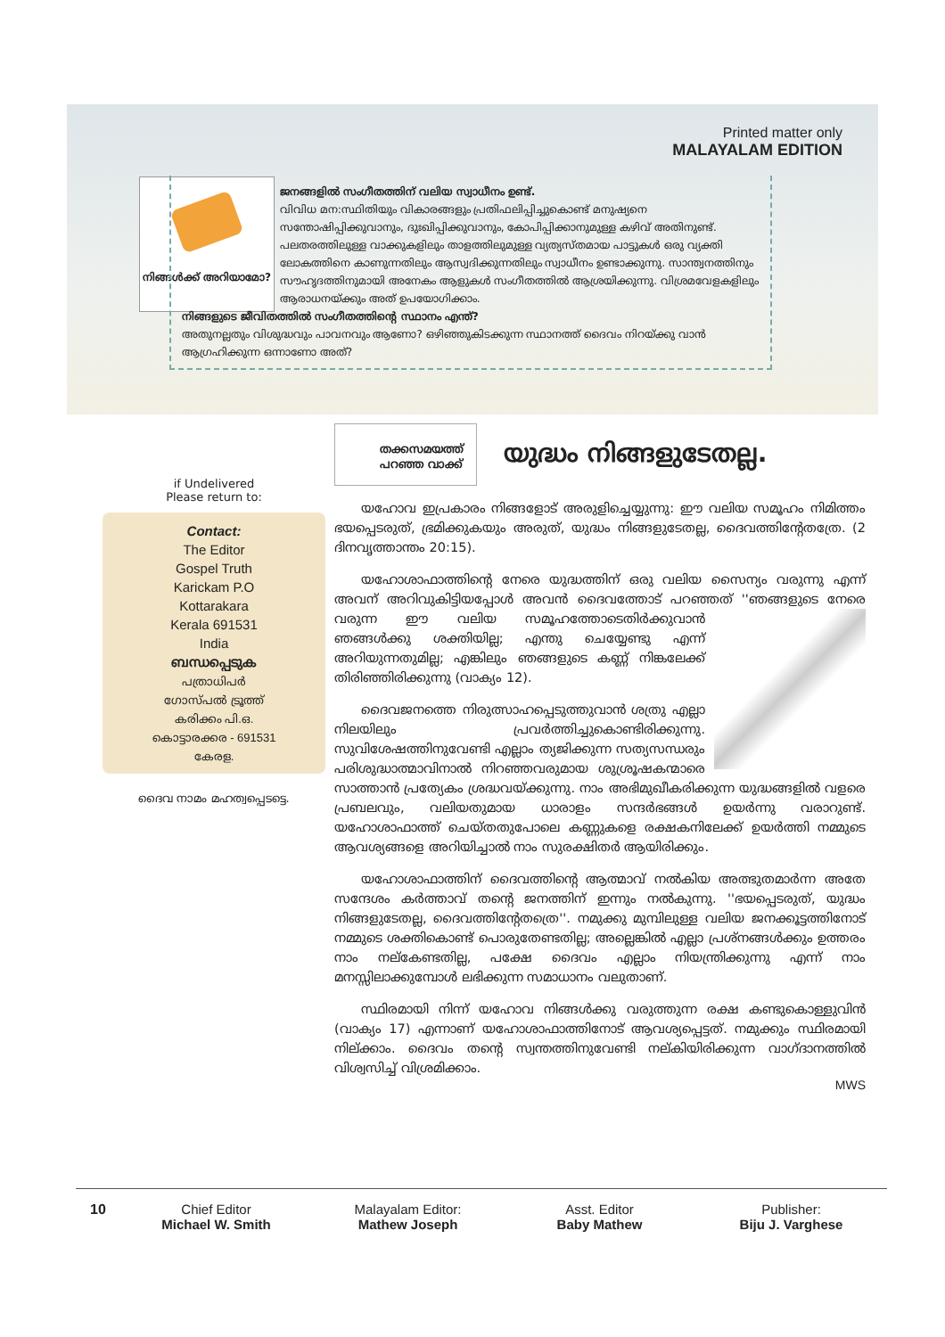Printed matter only
MALAYALAM EDITION
നിങ്ങൾക്ക് അറിയാമോ?
ജനങ്ങളിൽ സംഗീതത്തിന് വലിയ സ്വാധീനം ഉണ്ട്.
വിവിധ മന:സ്ഥിതിയും വികാരങ്ങളും പ്രതിഫലിപ്പിച്ചുകൊണ്ട് മനുഷ്യനെ സന്തോഷിപ്പിക്കുവാനും, ദുഃഖിപ്പിക്കുവാനും, കോപിപ്പിക്കാനുമുള്ള കഴിവ് അതിനുണ്ട്. പലതരത്തിലുള്ള വാക്കുകളിലും താളത്തിലുമുള്ള വ്യത്യസ്തമായ പാട്ടുകൾ ഒരു വ്യക്തി ലോകത്തിനെ കാണുന്നതിലും ആസ്വദിക്കുന്നതിലും സ്വാധീനം ഉണ്ടാക്കുന്നു. സാന്ത്വനത്തിനും സൗഹൃദത്തിനുമായി അനേകം ആളുകൾ സംഗീതത്തിൽ ആശ്രയിക്കുന്നു. വിശ്രമവേളകളിലും ആരാധനയ്ക്കും അത് ഉപയോഗിക്കാം.
നിങ്ങളുടെ ജീവിതത്തിൽ സംഗീതത്തിന്റെ സ്ഥാനം എന്ത്?
അതുനല്ലതും വിശുദ്ധവും പാവനവും ആണോ? ഒഴിഞ്ഞുകിടക്കുന്ന സ്ഥാനത്ത് ദൈവം നിറയ്ക്കു വാൻ ആഗ്രഹിക്കുന്ന ഒന്നാണോ അത്?
if Undelivered
Please return to:
Contact:
The Editor
Gospel Truth
Karickam P.O
Kottarakara
Kerala 691531
India
ബന്ധപ്പെടുക
പത്രാധിപർ
ഗോസ്പൽ ട്രൂത്ത്
കരിക്കം പി.ഒ.
കൊട്ടാരക്കര - 691531
കേരള.
ദൈവ നാമം മഹത്വപ്പെടട്ടെ.
തക്കസമയത്ത്
പറഞ്ഞ വാക്ക്
യുദ്ധം നിങ്ങളുടേതല്ല.
യഹോവ ഇപ്രകാരം നിങ്ങളോട് അരുളിച്ചെയ്യുന്നു: ഈ വലിയ സമൂഹം നിമിത്തം ഭയപ്പെടരുത്, ഭ്രമിക്കുകയും അരുത്, യുദ്ധം നിങ്ങളുടേതല്ല, ദൈവത്തിന്റേതത്രേ. (2 ദിനവൃത്താന്തം 20:15).
യഹോശാഫാത്തിന്റെ നേരെ യുദ്ധത്തിന് ഒരു വലിയ സൈന്യം വരുന്നു എന്ന് അവന് അറിവുകിട്ടിയപ്പോൾ അവൻ ദൈവത്തോട് പറഞ്ഞത് ''ഞങ്ങളുടെ നേരെ വരുന്ന ഈ വലിയ സമൂഹത്തോടെതിർക്കുവാൻ ഞങ്ങൾക്കു ശക്തിയില്ല; എന്തു ചെയ്യേണ്ടു എന്ന് അറിയുന്നതുമില്ല; എങ്കിലും ഞങ്ങളുടെ കണ്ണ് നിങ്കലേക്ക് തിരിഞ്ഞിരിക്കുന്നു (വാക്യം 12).
ദൈവജനത്തെ നിരുത്സാഹപ്പെടുത്തുവാൻ ശത്രു എല്ലാ നിലയിലും പ്രവർത്തിച്ചുകൊണ്ടിരിക്കുന്നു. സുവിശേഷത്തിനുവേണ്ടി എല്ലാം ത്യജിക്കുന്ന സത്യസന്ധരും പരിശുദ്ധാത്മാവിനാൽ നിറഞ്ഞവരുമായ ശുശ്രൂഷകന്മാരെ സാത്താൻ പ്രത്യേകം ശ്രദ്ധവയ്ക്കുന്നു. നാം അഭിമുഖീകരിക്കുന്ന യുദ്ധങ്ങളിൽ വളരെ പ്രബലവും, വലിയതുമായ ധാരാളം സന്ദർഭങ്ങൾ ഉയർന്നു വരാറുണ്ട്. യഹോശാഫാത്ത് ചെയ്തതുപോലെ കണ്ണുകളെ രക്ഷകനിലേക്ക് ഉയർത്തി നമ്മുടെ ആവശ്യങ്ങളെ അറിയിച്ചാൽ നാം സുരക്ഷിതർ ആയിരിക്കും.
യഹോശാഫാത്തിന് ദൈവത്തിന്റെ ആത്മാവ് നൽകിയ അത്ഭുതമാർന്ന അതേ സന്ദേശം കർത്താവ് തന്റെ ജനത്തിന് ഇന്നും നൽകുന്നു. ''ഭയപ്പെടരുത്, യുദ്ധം നിങ്ങളുടേതല്ല, ദൈവത്തിന്റേതത്രെ''. നമുക്കു മുമ്പിലുള്ള വലിയ ജനക്കൂട്ടത്തിനോട് നമ്മുടെ ശക്തികൊണ്ട് പൊരുതേണ്ടതില്ല; അല്ലെങ്കിൽ എല്ലാ പ്രശ്നങ്ങൾക്കും ഉത്തരം നാം നല്കേണ്ടതില്ല, പക്ഷേ ദൈവം എല്ലാം നിയന്ത്രിക്കുന്നു എന്ന് നാം മനസ്സിലാക്കുമ്പോൾ ലഭിക്കുന്ന സമാധാനം വലുതാണ്.
സ്ഥിരമായി നിന്ന് യഹോവ നിങ്ങൾക്കു വരുത്തുന്ന രക്ഷ കണ്ടുകൊള്ളുവിൻ (വാക്യം 17) എന്നാണ് യഹോശാഫാത്തിനോട് ആവശ്യപ്പെട്ടത്. നമുക്കും സ്ഥിരമായി നില്ക്കാം. ദൈവം തന്റെ സ്വന്തത്തിനുവേണ്ടി നല്കിയിരിക്കുന്ന വാഗ്ദാനത്തിൽ വിശ്വസിച്ച് വിശ്രമിക്കാം.
MWS
10 Chief Editor
Michael W. Smith
Malayalam Editor:
Mathew Joseph
Asst. Editor
Baby Mathew
Publisher:
Biju J. Varghese